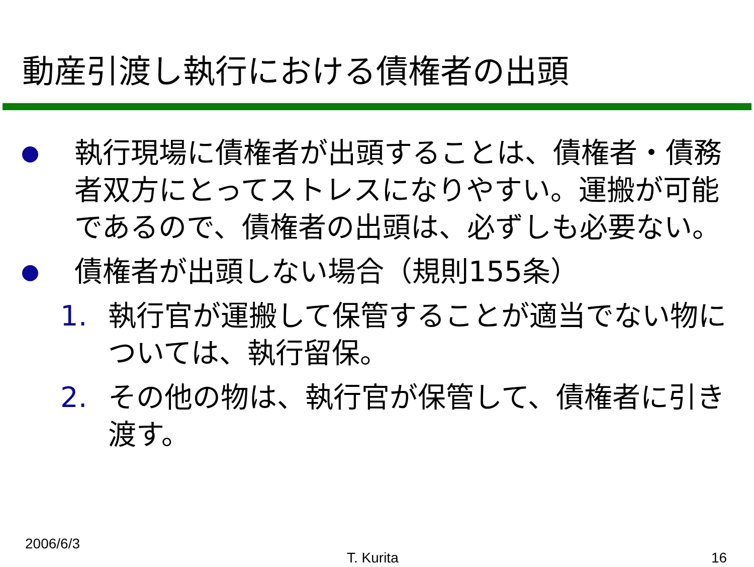動産引渡し執行における債権者の出頭
執行現場に債権者が出頭することは、債権者・債務者双方にとってストレスになりやすい。運搬が可能であるので、債権者の出頭は、必ずしも必要ない。
債権者が出頭しない場合（規則155条）
1. 執行官が運搬して保管することが適当でない物については、執行留保。
2. その他の物は、執行官が保管して、債権者に引き渡す。
2006/6/3
T. Kurita 16